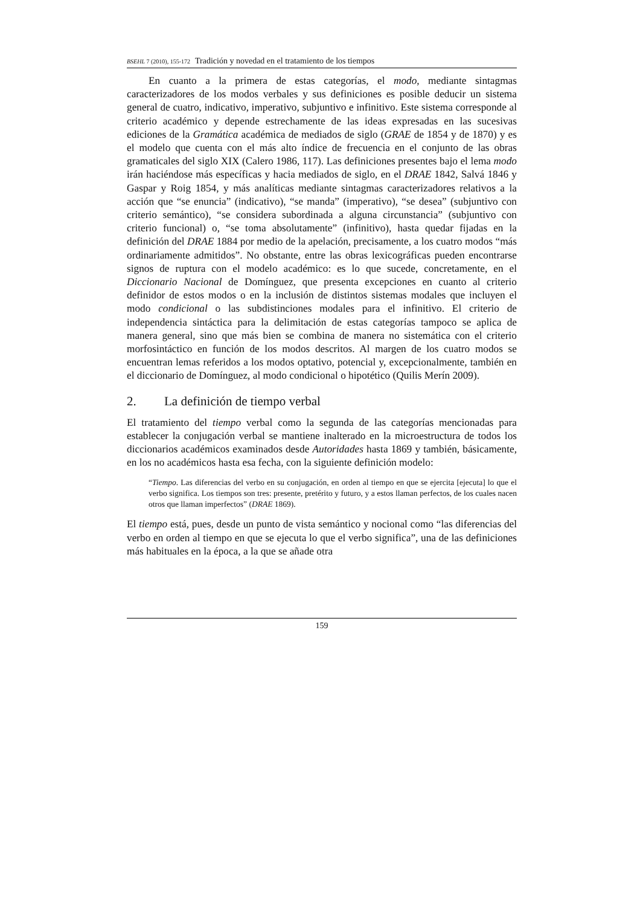BSEHL 7 (2010), 155-172 Tradición y novedad en el tratamiento de los tiempos
En cuanto a la primera de estas categorías, el modo, mediante sintagmas caracterizadores de los modos verbales y sus definiciones es posible deducir un sistema general de cuatro, indicativo, imperativo, subjuntivo e infinitivo. Este sistema corresponde al criterio académico y depende estrechamente de las ideas expresadas en las sucesivas ediciones de la Gramática académica de mediados de siglo (GRAE de 1854 y de 1870) y es el modelo que cuenta con el más alto índice de frecuencia en el conjunto de las obras gramaticales del siglo XIX (Calero 1986, 117). Las definiciones presentes bajo el lema modo irán haciéndose más específicas y hacia mediados de siglo, en el DRAE 1842, Salvá 1846 y Gaspar y Roig 1854, y más analíticas mediante sintagmas caracterizadores relativos a la acción que “se enuncia” (indicativo), “se manda” (imperativo), “se desea” (subjuntivo con criterio semántico), “se considera subordinada a alguna circunstancia” (subjuntivo con criterio funcional) o, “se toma absolutamente” (infinitivo), hasta quedar fijadas en la definición del DRAE 1884 por medio de la apelación, precisamente, a los cuatro modos “más ordinariamente admitidos”. No obstante, entre las obras lexicográficas pueden encontrarse signos de ruptura con el modelo académico: es lo que sucede, concretamente, en el Diccionario Nacional de Domínguez, que presenta excepciones en cuanto al criterio definidor de estos modos o en la inclusión de distintos sistemas modales que incluyen el modo condicional o las subdistinciones modales para el infinitivo. El criterio de independencia sintáctica para la delimitación de estas categorías tampoco se aplica de manera general, sino que más bien se combina de manera no sistemática con el criterio morfosintáctico en función de los modos descritos. Al margen de los cuatro modos se encuentran lemas referidos a los modos optativo, potencial y, excepcionalmente, también en el diccionario de Domínguez, al modo condicional o hipotético (Quilis Merín 2009).
2. La definición de tiempo verbal
El tratamiento del tiempo verbal como la segunda de las categorías mencionadas para establecer la conjugación verbal se mantiene inalterado en la microestructura de todos los diccionarios académicos examinados desde Autoridades hasta 1869 y también, básicamente, en los no académicos hasta esa fecha, con la siguiente definición modelo:
“Tiempo. Las diferencias del verbo en su conjugación, en orden al tiempo en que se ejercita [ejecuta] lo que el verbo significa. Los tiempos son tres: presente, pretérito y futuro, y a estos llaman perfectos, de los cuales nacen otros que llaman imperfectos” (DRAE 1869).
El tiempo está, pues, desde un punto de vista semántico y nocional como “las diferencias del verbo en orden al tiempo en que se ejecuta lo que el verbo significa”, una de las definiciones más habituales en la época, a la que se añade otra
159